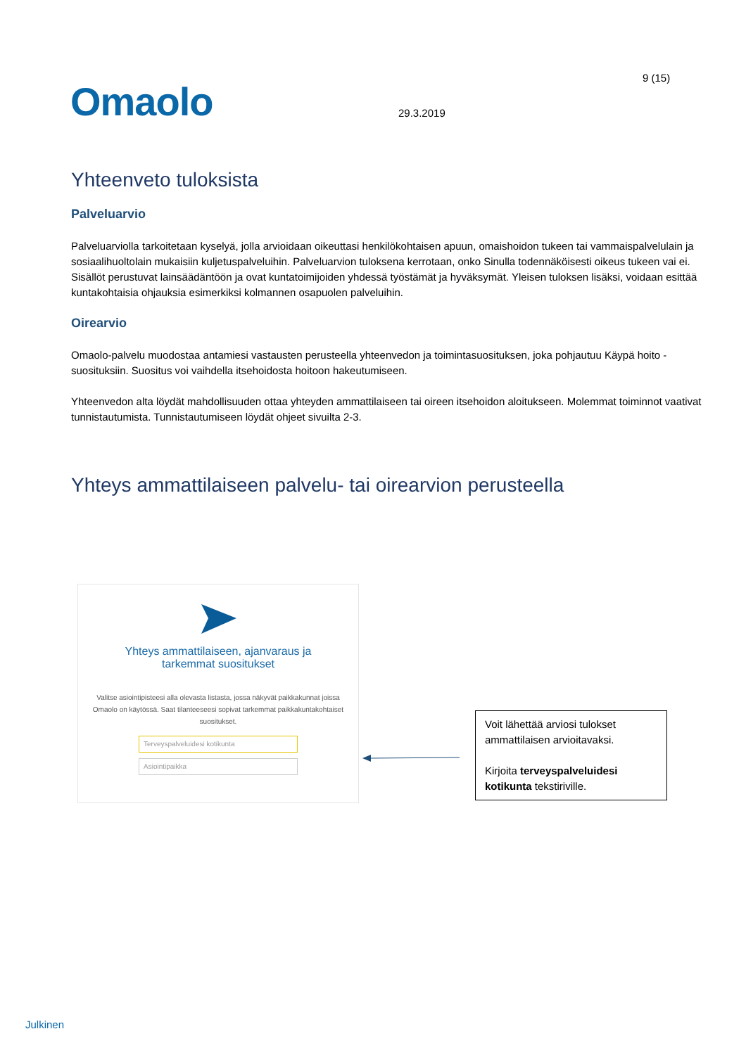9 (15)
Omaolo 29.3.2019
Yhteenveto tuloksista
Palveluarvio
Palveluarviolla tarkoitetaan kyselyä, jolla arvioidaan oikeuttasi henkilökohtaisen apuun, omaishoidon tukeen tai vammaispalvelulain ja sosiaalihuoltolain mukaisiin kuljetuspalveluihin. Palveluarvion tuloksena kerrotaan, onko Sinulla todennäköisesti oikeus tukeen vai ei. Sisällöt perustuvat lainsäädäntöön ja ovat kuntatoimijoiden yhdessä työstämät ja hyväksymät. Yleisen tuloksen lisäksi, voidaan esittää kuntakohtaisia ohjauksia esimerkiksi kolmannen osapuolen palveluihin.
Oirearvio
Omaolo-palvelu muodostaa antamiesi vastausten perusteella yhteenvedon ja toimintasuosituksen, joka pohjautuu Käypä hoito -suosituksiin. Suositus voi vaihdella itsehoidosta hoitoon hakeutumiseen.
Yhteenvedon alta löydät mahdollisuuden ottaa yhteyden ammattilaiseen tai oireen itsehoidon aloitukseen. Molemmat toiminnot vaativat tunnistautumista. Tunnistautumiseen löydät ohjeet sivuilta 2-3.
Yhteys ammattilaiseen palvelu- tai oirearvion perusteella
Yhteys ammattilaiseen, ajanvaraus ja tarkemmat suositukset
Valitse asiointipisteesi alla olevasta listasta, jossa näkyvät paikkakunnat joissa Omaolo on käytössä. Saat tilanteeseesi sopivat tarkemmat paikkakuntakohtaiset suositukset.
Terveyspalveluidesi kotikunta
Asiointipaikka
Voit lähettää arviosi tulokset ammattilaisen arvioitavaksi.
Kirjoita terveyspalveluidesi kotikunta tekstiriville.
Julkinen